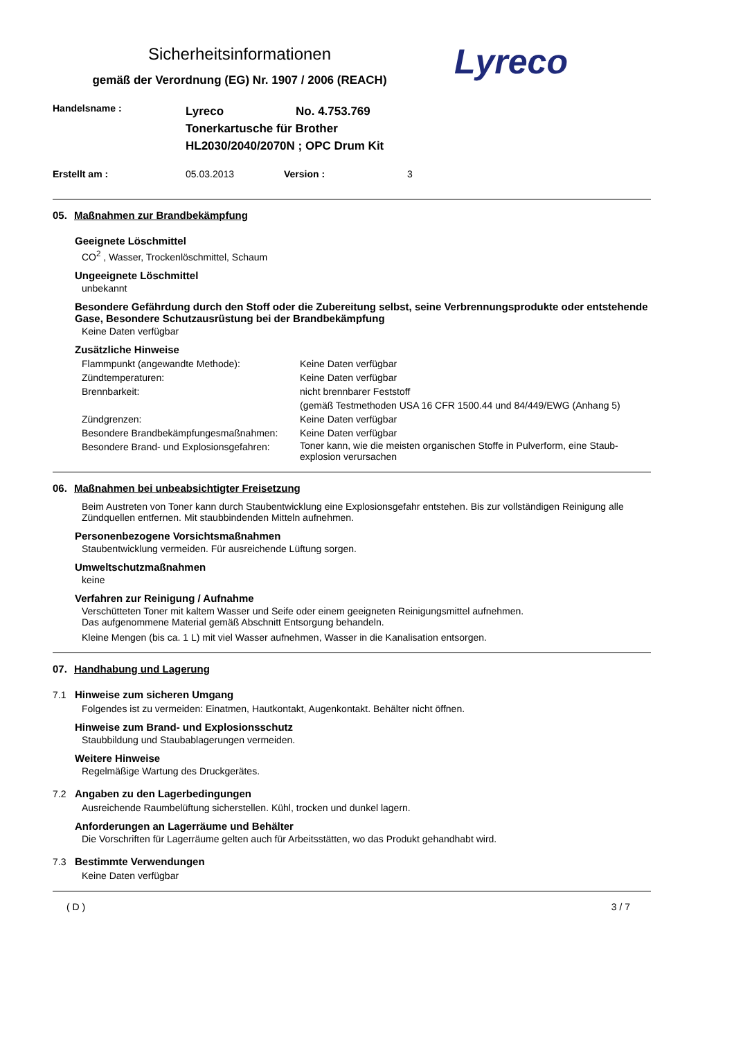Sicherheitsinformationen
gemäß der Verordnung (EG) Nr. 1907 / 2006 (REACH)
Lyreco
Handelsname :
Lyreco No. 4.753.769
Tonerkartusche für Brother
HL2030/2040/2070N ; OPC Drum Kit
Erstellt am : 05.03.2013 Version : 3
05. Maßnahmen zur Brandbekämpfung
Geeignete Löschmittel
CO<sup>2</sup> , Wasser, Trockenlöschmittel, Schaum
Ungeeignete Löschmittel
unbekannt
Besondere Gefährdung durch den Stoff oder die Zubereitung selbst, seine Verbrennungsprodukte oder entstehende Gase, Besondere Schutzausrüstung bei der Brandbekämpfung
Keine Daten verfügbar
Zusätzliche Hinweise
Flammpunkt (angewandte Methode): Keine Daten verfügbar
Zündtemperaturen: Keine Daten verfügbar
Brennbarkeit: nicht brennbarer Feststoff
(gemäß Testmethoden USA 16 CFR 1500.44 und 84/449/EWG (Anhang 5)
Zündgrenzen: Keine Daten verfügbar
Besondere Brandbekämpfungesmaßnahmen: Keine Daten verfügbar
Besondere Brand- und Explosionsgefahren:
Toner kann, wie die meisten organischen Stoffe in Pulverform, eine Staub- explosion verursachen
06. Maßnahmen bei unbeabsichtigter Freisetzung
Beim Austreten von Toner kann durch Staubentwicklung eine Explosionsgefahr entstehen. Bis zur vollständigen Reinigung alle Zündquellen entfernen. Mit staubbindenden Mitteln aufnehmen.
Personenbezogene Vorsichtsmaßnahmen
Staubentwicklung vermeiden. Für ausreichende Lüftung sorgen.
Umweltschutzmaßnahmen
keine
Verfahren zur Reinigung / Aufnahme
Verschütteten Toner mit kaltem Wasser und Seife oder einem geeigneten Reinigungsmittel aufnehmen.
Das aufgenommene Material gemäß Abschnitt Entsorgung behandeln.
Kleine Mengen (bis ca. 1 L) mit viel Wasser aufnehmen, Wasser in die Kanalisation entsorgen.
07. Handhabung und Lagerung
7.1
Hinweise zum sicheren Umgang
Folgendes ist zu vermeiden: Einatmen, Hautkontakt, Augenkontakt. Behälter nicht öffnen.
Hinweise zum Brand- und Explosionsschutz
Staubbildung und Staubablagerungen vermeiden.
Weitere Hinweise
Regelmäßige Wartung des Druckgerätes.
7.2
Angaben zu den Lagerbedingungen
Ausreichende Raumbelüftung sicherstellen. Kühl, trocken und dunkel lagern.
Anforderungen an Lagerräume und Behälter
Die Vorschriften für Lagerräume gelten auch für Arbeitsstätten, wo das Produkt gehandhabt wird.
7.3
Bestimmte Verwendungen
Keine Daten verfügbar
( D ) 3 / 7